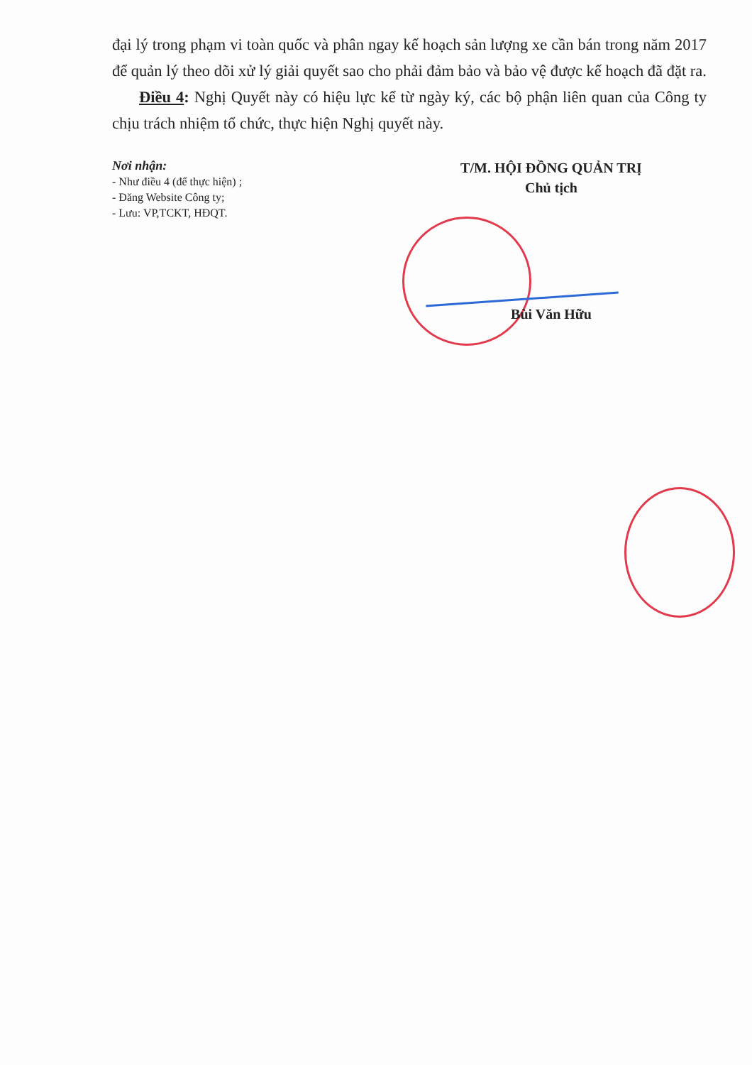đại lý trong phạm vi toàn quốc và phân ngay kế hoạch sản lượng xe cần bán trong năm 2017 để quản lý theo dõi xử lý giải quyết sao cho phải đảm bảo và bảo vệ được kế hoạch đã đặt ra.
Điều 4: Nghị Quyết này có hiệu lực kể từ ngày ký, các bộ phận liên quan của Công ty chịu trách nhiệm tổ chức, thực hiện Nghị quyết này.
Nơi nhận:
- Như điều 4 (để thực hiện) ;
- Đăng Website Công ty;
- Lưu: VP,TCKT, HĐQT.
T/M. HỘI ĐỒNG QUẢN TRỊ
Chủ tịch
Bùi Văn Hữu